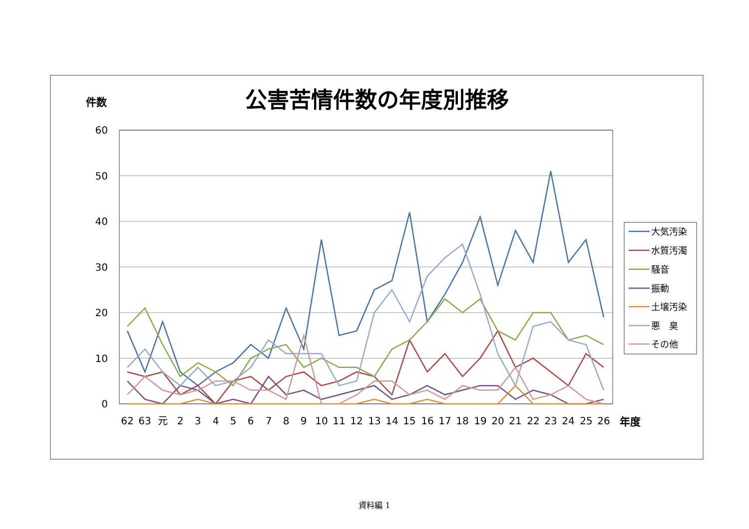公害苦情件数の年度別推移
件数
60
50
40
30
20
10
0
62
63
元
2
3
4
5
6
7
8
9
10
11
12
13
14
15
16
17
18
19
20
21
22
23
24
25
26
年度
大気汚染
水質汚濁
騒音
振動
土壌汚染
悪　臭
その他
資料編 1